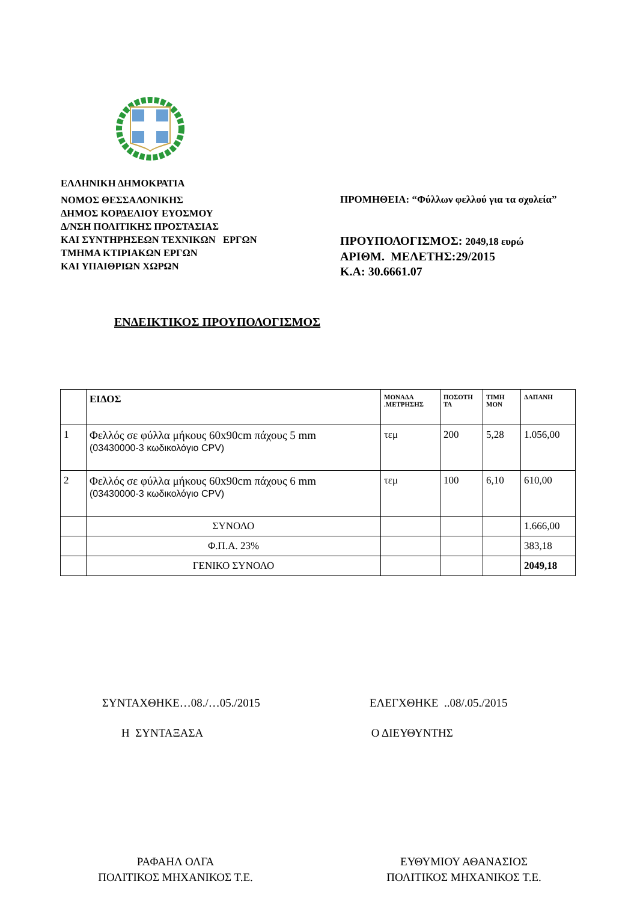ΕΛΛΗΝΙΚΗ ΔΗΜΟΚΡΑΤΙΑ
ΝΟΜΟΣ ΘΕΣΣΑΛΟΝΙΚΗΣ
ΔΗΜΟΣ ΚΟΡΔΕΛΙΟΥ ΕΥΟΣΜΟΥ
Δ/ΝΣΗ ΠΟΛΙΤΙΚΗΣ ΠΡΟΣΤΑΣΙΑΣ
ΚΑΙ ΣΥΝΤΗΡΗΣΕΩΝ ΤΕΧΝΙΚΩΝ ΕΡΓΩΝ
ΤΜΗΜΑ ΚΤΙΡΙΑΚΩΝ ΕΡΓΩΝ
ΚΑΙ ΥΠΑΙΘΡΙΩΝ ΧΩΡΩΝ
ΠΡΟΜΗΘΕΙΑ: “Φύλλων φελλού για τα σχολεία”
ΠΡΟΥΠΟΛΟΓΙΣΜΟΣ: 2049,18 ευρώ
ΑΡΙΘΜ. ΜΕΛΕΤΗΣ:29/2015
Κ.Α: 30.6661.07
ΕΝΔΕΙΚΤΙΚΟΣ ΠΡΟΥΠΟΛΟΓΙΣΜΟΣ
| | ΕΙΔΟΣ | ΜΟΝΑΔΑ .ΜΕΤΡΗΣΗΣ | ΠΟΣΟΤΗ ΤΑ | ΤΙΜΗ ΜΟΝ | ΔΑΠΑΝΗ |
| --- | --- | --- | --- | --- | --- |
| 1 | Φελλός σε φύλλα μήκους 60x90cm πάχους 5 mm (03430000-3 κωδικολόγιο CPV) | τεμ | 200 | 5,28 | 1.056,00 |
| 2 | Φελλός σε φύλλα μήκους 60x90cm πάχους 6 mm (03430000-3 κωδικολόγιο CPV) | τεμ | 100 | 6,10 | 610,00 |
| | ΣΥΝΟΛΟ | | | | 1.666,00 |
| | Φ.Π.Α. 23% | | | | 383,18 |
| | ΓΕΝΙΚΟ ΣΥΝΟΛΟ | | | | 2049,18 |
ΣΥΝΤΑΧΘΗΚΕ…08./…05./2015 ΕΛΕΓΧΘΗΚΕ ..08/.05./2015
Η ΣΥΝΤΑΞΑΣΑ Ο ΔΙΕΥΘΥΝΤΗΣ
ΡΑΦΑΗΛ ΟΛΓΑ
ΠΟΛΙΤΙΚΟΣ ΜΗΧΑΝΙΚΟΣ Τ.Ε.
ΕΥΘΥΜΙΟΥ ΑΘΑΝΑΣΙΟΣ
ΠΟΛΙΤΙΚΟΣ ΜΗΧΑΝΙΚΟΣ Τ.Ε.